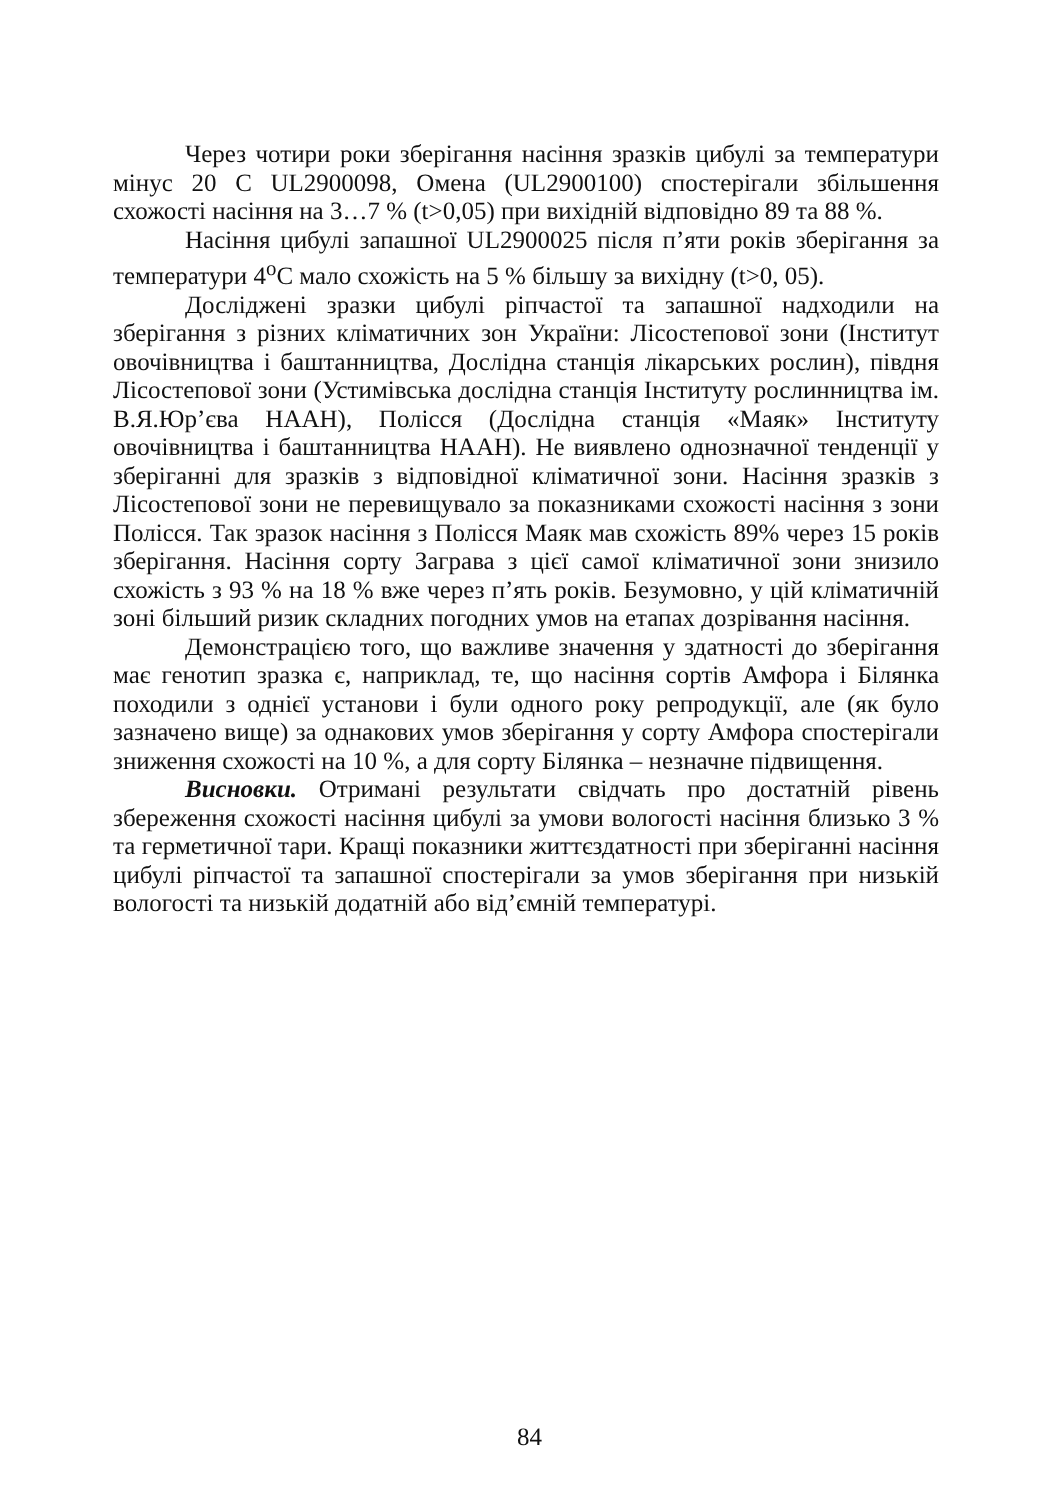Через чотири роки зберігання насіння зразків цибулі за температури мінус 20 С UL2900098, Омена (UL2900100) спостерігали збільшення схожості насіння на 3…7 % (t>0,05) при вихідній відповідно 89 та 88 %.
Насіння цибулі запашної UL2900025 після п’яти років зберігання за температури 4<sup>о</sup>С мало схожість на 5 % більшу за вихідну (t>0, 05).
Досліджені зразки цибулі ріпчастої та запашної надходили на зберігання з різних кліматичних зон України: Лісостепової зони (Інститут овочівництва і баштанництва, Дослідна станція лікарських рослин), півдня Лісостепової зони (Устимівська дослідна станція Інституту рослинництва ім. В.Я.Юр’єва НААН), Полісся (Дослідна станція «Маяк» Інституту овочівництва і баштанництва НААН). Не виявлено однозначної тенденції у зберіганні для зразків з відповідної кліматичної зони. Насіння зразків з Лісостепової зони не перевищувало за показниками схожості насіння з зони Полісся. Так зразок насіння з Полісся Маяк мав схожість 89% через 15 років зберігання. Насіння сорту Заграва з цієї самої кліматичної зони знизило схожість з 93 % на 18 % вже через п’ять років. Безумовно, у цій кліматичній зоні більший ризик складних погодних умов на етапах дозрівання насіння.
Демонстрацією того, що важливе значення у здатності до зберігання має генотип зразка є, наприклад, те, що насіння сортів Амфора і Білянка походили з однієї установи і були одного року репродукції, але (як було зазначено вище) за однакових умов зберігання у сорту Амфора спостерігали зниження схожості на 10 %, а для сорту Білянка – незначне підвищення.
Висновки. Отримані результати свідчать про достатній рівень збереження схожості насіння цибулі за умови вологості насіння близько 3 % та герметичної тари. Кращі показники життєздатності при зберіганні насіння цибулі ріпчастої та запашної спостерігали за умов зберігання при низькій вологості та низькій додатній або від’ємній температурі.
84